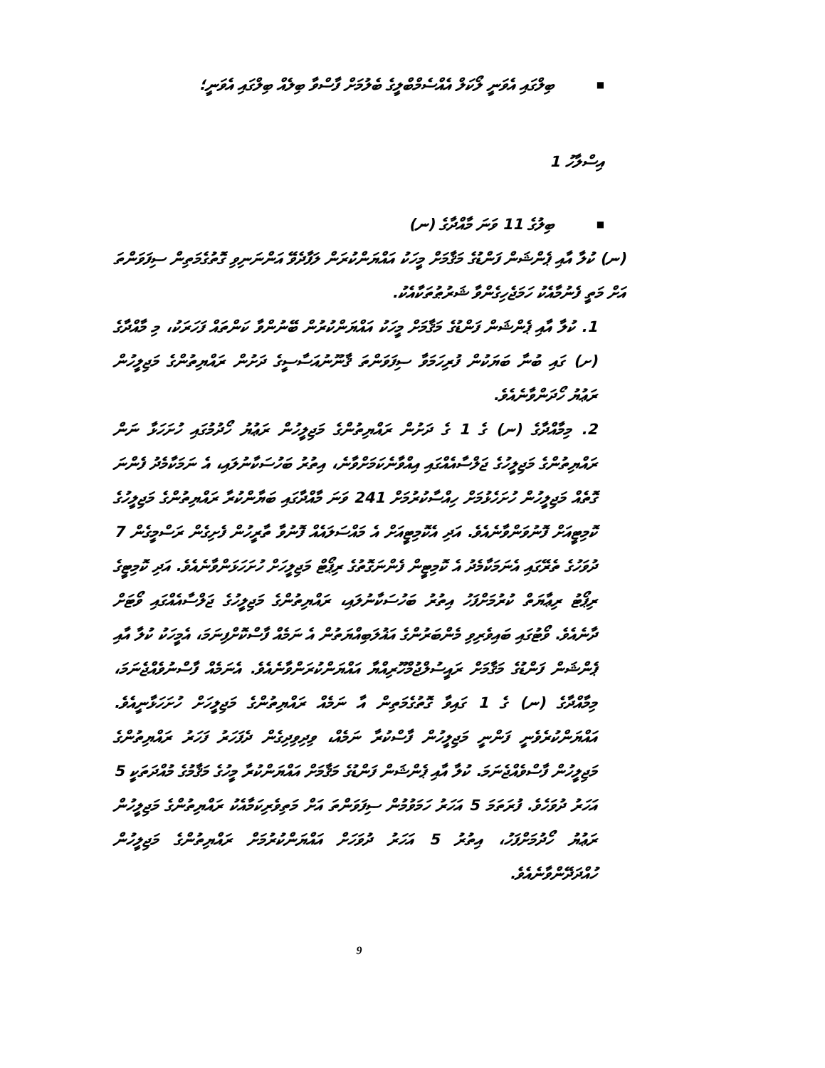■ ބިލްގައި އެވަނީ ލޯކަލް އެއްސެމްބްލީގެ ބެލުމަށް ފާސްވާ ބިލެއް ބިލްގައި އެވަނީ؛
އިސްލާހު 1
■ ބިލުގެ 11 ވަނަ މާއްދާގެ (ނ)
(ނ) ކުލާ އާއި ޕެންޝަން ފަންޑުގެ މަޤާމަށް މީހަކު އައްޔަންކުރަން ލަފާދެވޭ އަންނަނިވި ގޮތުގެމަތިން ސިފަވަންތަ އަށް މަތީ ފެނުމާއެކު ހަމަޖެހިގެންވާ ޝަރުޠުތަކާއެކު.
1. ކުލާ އާއި ޕެންޝަން ފަންޑުގެ މަޤާމަށް މީހަކު އައްޔަންކުރުން ބޭނުންވާ ކަންތައް ފަހަރަކު، މި މާއްދާގެ (ށ) ގައި ބުނާ ބަޔަކުން ފުރިހަމަވާ ސިފަވަންތަ ޤާނޫނުއަސާސީގެ ދަށުން ރައްޔިތުންގެ މަޖިލީހުން ރަޢުޔު ހޯދަންވާނެއެވެ.
2. މިމާއްދާގެ (ނ) ގެ 1 ގެ ދަށުން ރައްޔިތުންގެ މަޖިލީހުން ރަޢުޔު ހޯދުމުގައި ހުށަހަޅާ ނަން ރައްޔިތުންގެ މަޖިލީހުގެ ޖަލްސާއެއްގައި އިއްވާނެކަމަށްވާނެ، އިތުރު ބަހުސަކާނުލައި، އެ ނަމަކާމެދު ފެންނަ ގޮތެއް މަޖިލީހުން ހުށަހެޅުމަށް ހިއްސާކުރުމަށް 241 ވަނަ މާއްދާގައި ބަޔާންކުރާ ރައްޔިތުންގެ މަޖިލީހުގެ ކޮމިޓީއަށް ފޮނުވަންވާނެއެވެ. އަދި އެކޮމިޓީއަށް އެ މައްސަލައެއް ފޮނުވާ ތާރީހުން ފެށިގެން ރަސްމީގެން 7 ދުވަހުގެ ތެރޭގައި އެނަމަކާމެދު އެ ކޮމިޓީން ފެންނަގޮތުގެ ރިޕޯޓް މަޖިލީހަށް ހުށަހަޅަންވާނެއެވެ. އަދި ކޮމިޓީގެ ރިޕޯޓު ރިޢާޔަތް ކުރުމަށްފަހު އިތުރު ބަހުސަކާނުލައި، ރައްޔިތުންގެ މަޖިލީހުގެ ޖަލްސާއެއްގައި ވޯޓަށް ދާނެއެވެ. ވޯޓުގައި ބައިވެރިވި މެންބަރުންގެ އަޣުލަބިއްޔަތުން އެ ނަމެއް ފާސްކޮށްފިނަމަ، އެމީހަކު ކުލާ އާއި ޕެންޝަން ފަންޑުގެ މަޤާމަށް ރައީސުލްޖުމްހޫރިއްޔާ އައްޔަންކުރަންވާނެއެވެ. އެނަމެއް ފާސްނުވެއްޖެނަމަ، މިމާއްދާގެ (ނ) ގެ 1 ގައިވާ ގޮތުގެމަތިން އާ ނަމެއް ރައްޔިތުންގެ މަޖިލީހަށް ހުށަހަޅާނީއެވެ. އައްޔަންކުރެވެނީ ފަންނީ މަޖިލީހުން ފާސްކުރާ ނަމެއް، ވިދިވިދިގެން ދެފަހަރު ފަހަރު ރައްޔިތުންގެ މަޖިލީހުން ފާސްވެއްޖެނަމަ. ކުލާ އާއި ޕެންޝަން ފަންޑުގެ މަޤާމަށް އައްޔަންކުރާ މީހުގެ މަޤާމުގެ މުއްދަތަކީ 5 އަހަރު ދުވަހެވެ. ފުރަތަމަ 5 އަހަރު ހަމަވުމުން ސިފަވަންތަ އަށް މަތިވެރިކަމާއެކު ރައްޔިތުންގެ މަޖިލީހުން ރަޢުޔު ހޯދުމަށްފަހު، އިތުރު 5 އަހަރު ދުވަހަށް އައްޔަންކުރުމަށް ރައްޔިތުންގެ މަޖިލީހުން ހުއްދަދޭންވާނެއެވެ.
9